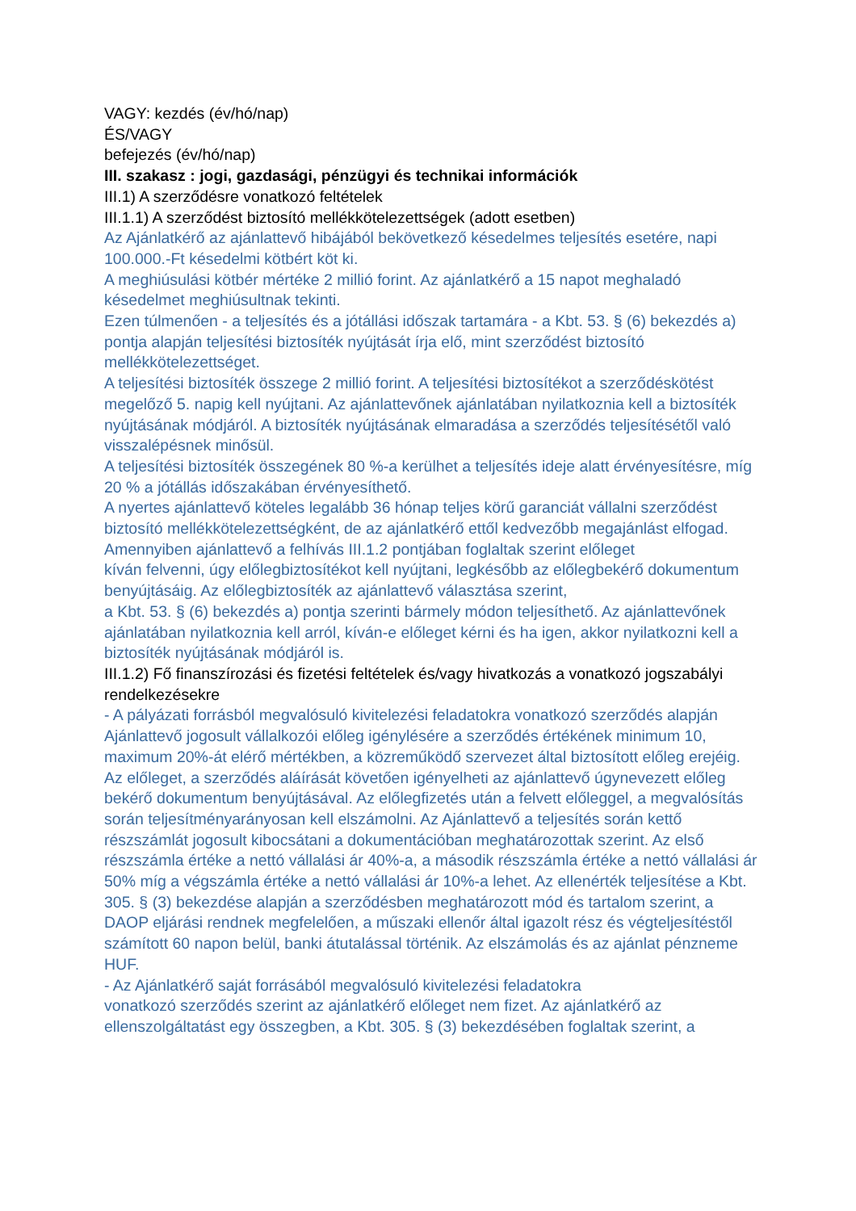VAGY: kezdés (év/hó/nap)
ÉS/VAGY
befejezés (év/hó/nap)
III. szakasz : jogi, gazdasági, pénzügyi és technikai információk
III.1) A szerződésre vonatkozó feltételek
III.1.1) A szerződést biztosító mellékkötelezettségek (adott esetben)
Az Ajánlatkérő az ajánlattevő hibájából bekövetkező késedelmes teljesítés esetére, napi 100.000.-Ft késedelmi kötbért köt ki.
A meghiúsulási kötbér mértéke 2 millió forint. Az ajánlatkérő a 15 napot meghaladó késedelmet meghiúsultnak tekinti.
Ezen túlmenően - a teljesítés és a jótállási időszak tartamára - a Kbt. 53. § (6) bekezdés a) pontja alapján teljesítési biztosíték nyújtását írja elő, mint szerződést biztosító mellékkötelezettséget.
A teljesítési biztosíték összege 2 millió forint. A teljesítési biztosítékot a szerződéskötést megelőző 5. napig kell nyújtani. Az ajánlattevőnek ajánlatában nyilatkoznia kell a biztosíték nyújtásának módjáról. A biztosíték nyújtásának elmaradása a szerződés teljesítésétől való visszalépésnek minősül.
A teljesítési biztosíték összegének 80 %-a kerülhet a teljesítés ideje alatt érvényesítésre, míg 20 % a jótállás időszakában érvényesíthető.
A nyertes ajánlattevő köteles legalább 36 hónap teljes körű garanciát vállalni szerződést biztosító mellékkötelezettségként, de az ajánlatkérő ettől kedvezőbb megajánlást elfogad.
Amennyiben ajánlattevő a felhívás III.1.2 pontjában foglaltak szerint előleget
kíván felvenni, úgy előlegbiztosítékot kell nyújtani, legkésőbb az előlegbekérő dokumentum benyújtásáig. Az előlegbiztosíték az ajánlattevő választása szerint,
a Kbt. 53. § (6) bekezdés a) pontja szerinti bármely módon teljesíthető. Az ajánlattevőnek ajánlatában nyilatkoznia kell arról, kíván-e előleget kérni és ha igen, akkor nyilatkozni kell a biztosíték nyújtásának módjáról is.
III.1.2) Fő finanszírozási és fizetési feltételek és/vagy hivatkozás a vonatkozó jogszabályi rendelkezésekre
- A pályázati forrásból megvalósuló kivitelezési feladatokra vonatkozó szerződés alapján Ajánlattevő jogosult vállalkozói előleg igénylésére a szerződés értékének minimum 10, maximum 20%-át elérő mértékben, a közreműködő szervezet által biztosított előleg erejéig. Az előleget, a szerződés aláírását követően igényelheti az ajánlattevő úgynevezett előleg bekérő dokumentum benyújtásával. Az előlegfizetés után a felvett előleggel, a megvalósítás során teljesítményarányosan kell elszámolni. Az Ajánlattevő a teljesítés során kettő részszámlát jogosult kibocsátani a dokumentációban meghatározottak szerint. Az első részszámla értéke a nettó vállalási ár 40%-a, a második részszámla értéke a nettó vállalási ár 50% míg a végszámla értéke a nettó vállalási ár 10%-a lehet. Az ellenérték teljesítése a Kbt. 305. § (3) bekezdése alapján a szerződésben meghatározott mód és tartalom szerint, a DAOP eljárási rendnek megfelelően, a műszaki ellenőr által igazolt rész és végteljesítéstől számított 60 napon belül, banki átutalással történik. Az elszámolás és az ajánlat pénzneme HUF.
- Az Ajánlatkérő saját forrásából megvalósuló kivitelezési feladatokra
vonatkozó szerződés szerint az ajánlatkérő előleget nem fizet. Az ajánlatkérő az ellenszolgáltatást egy összegben, a Kbt. 305. § (3) bekezdésében foglaltak szerint, a